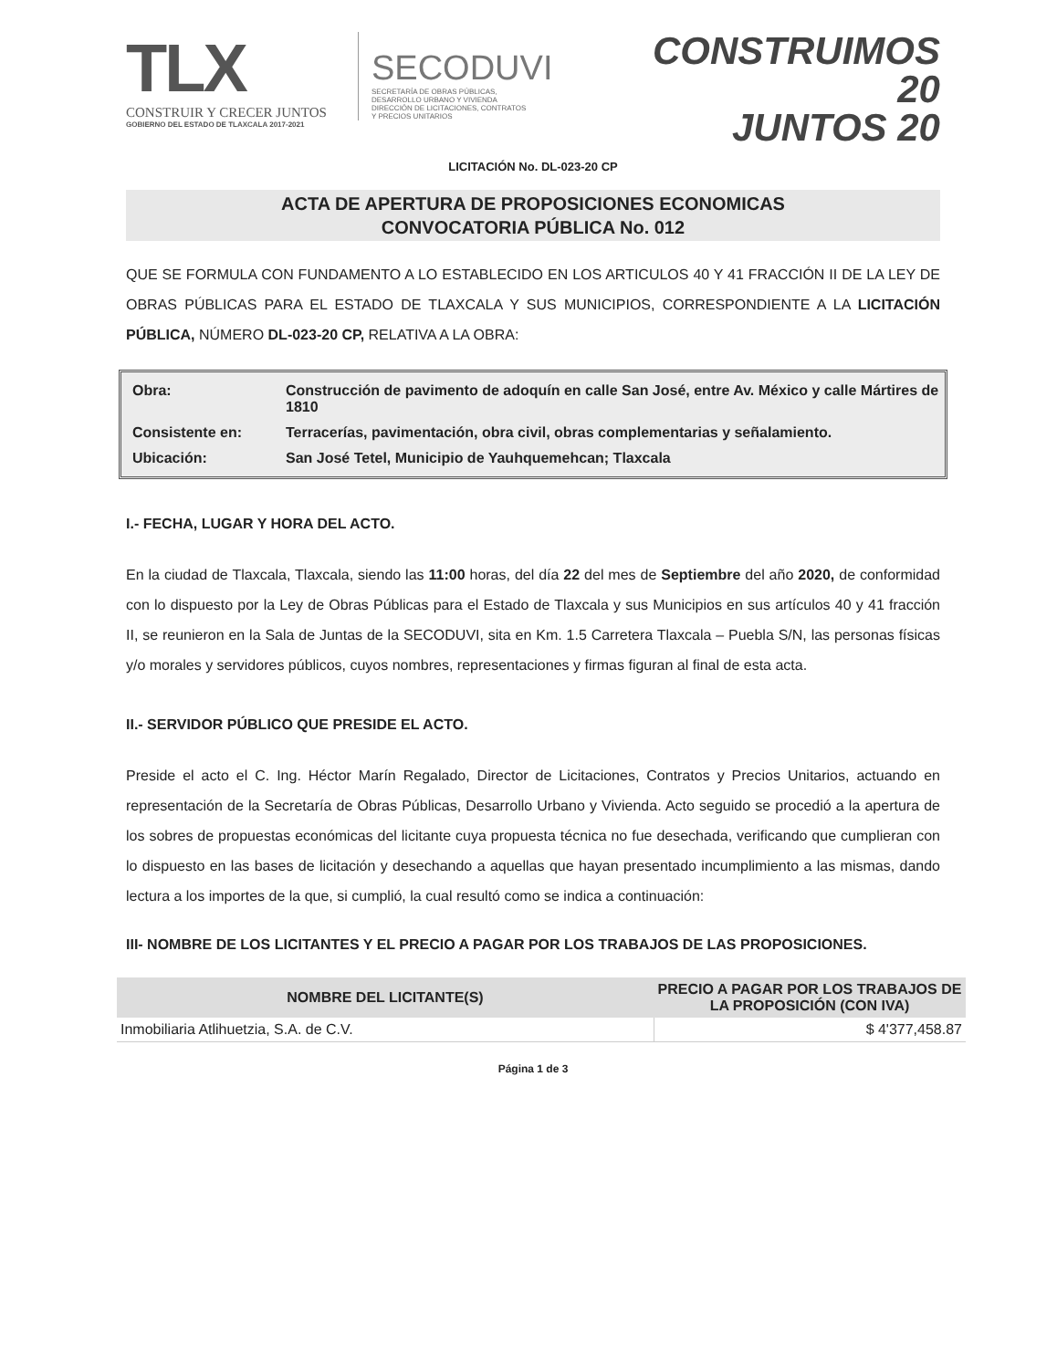TLX
CONSTRUIR Y CRECER JUNTOS
GOBIERNO DEL ESTADO DE TLAXCALA 2017-2021
SECODUVI
SECRETARÍA DE OBRAS PÚBLICAS,
DESARROLLO URBANO Y VIVIENDA
DIRECCIÓN DE LICITACIONES, CONTRATOS
Y PRECIOS UNITARIOS
CONSTRUIMOS 20
JUNTOS 20
LICITACIÓN No. DL-023-20 CP
ACTA DE APERTURA DE PROPOSICIONES ECONOMICAS
CONVOCATORIA PÚBLICA No. 012
QUE SE FORMULA CON FUNDAMENTO A LO ESTABLECIDO EN LOS ARTICULOS 40 Y 41 FRACCIÓN II DE LA LEY DE OBRAS PÚBLICAS PARA EL ESTADO DE TLAXCALA Y SUS MUNICIPIOS, CORRESPONDIENTE A LA LICITACIÓN PÚBLICA, NÚMERO DL-023-20 CP, RELATIVA A LA OBRA:
| Obra: | Construcción de pavimento de adoquín en calle San José, entre Av. México y calle Mártires de 1810 |
| Consistente en: | Terracerías, pavimentación, obra civil, obras complementarias y señalamiento. |
| Ubicación: | San José Tetel, Municipio de Yauhquemehcan; Tlaxcala |
I.- FECHA, LUGAR Y HORA DEL ACTO.
En la ciudad de Tlaxcala, Tlaxcala, siendo las 11:00 horas, del día 22 del mes de Septiembre del año 2020, de conformidad con lo dispuesto por la Ley de Obras Públicas para el Estado de Tlaxcala y sus Municipios en sus artículos 40 y 41 fracción II, se reunieron en la Sala de Juntas de la SECODUVI, sita en Km. 1.5 Carretera Tlaxcala – Puebla S/N, las personas físicas y/o morales y servidores públicos, cuyos nombres, representaciones y firmas figuran al final de esta acta.
II.- SERVIDOR PÚBLICO QUE PRESIDE EL ACTO.
Preside el acto el C. Ing. Héctor Marín Regalado, Director de Licitaciones, Contratos y Precios Unitarios, actuando en representación de la Secretaría de Obras Públicas, Desarrollo Urbano y Vivienda. Acto seguido se procedió a la apertura de los sobres de propuestas económicas del licitante cuya propuesta técnica no fue desechada, verificando que cumplieran con lo dispuesto en las bases de licitación y desechando a aquellas que hayan presentado incumplimiento a las mismas, dando lectura a los importes de la que, si cumplió, la cual resultó como se indica a continuación:
III- NOMBRE DE LOS LICITANTES Y EL PRECIO A PAGAR POR LOS TRABAJOS DE LAS PROPOSICIONES.
| NOMBRE DEL LICITANTE(S) | PRECIO A PAGAR POR LOS TRABAJOS DE LA PROPOSICIÓN (CON IVA) |
| --- | --- |
| Inmobiliaria Atlihuetzia, S.A. de C.V. | $ 4'377,458.87 |
Página 1 de 3